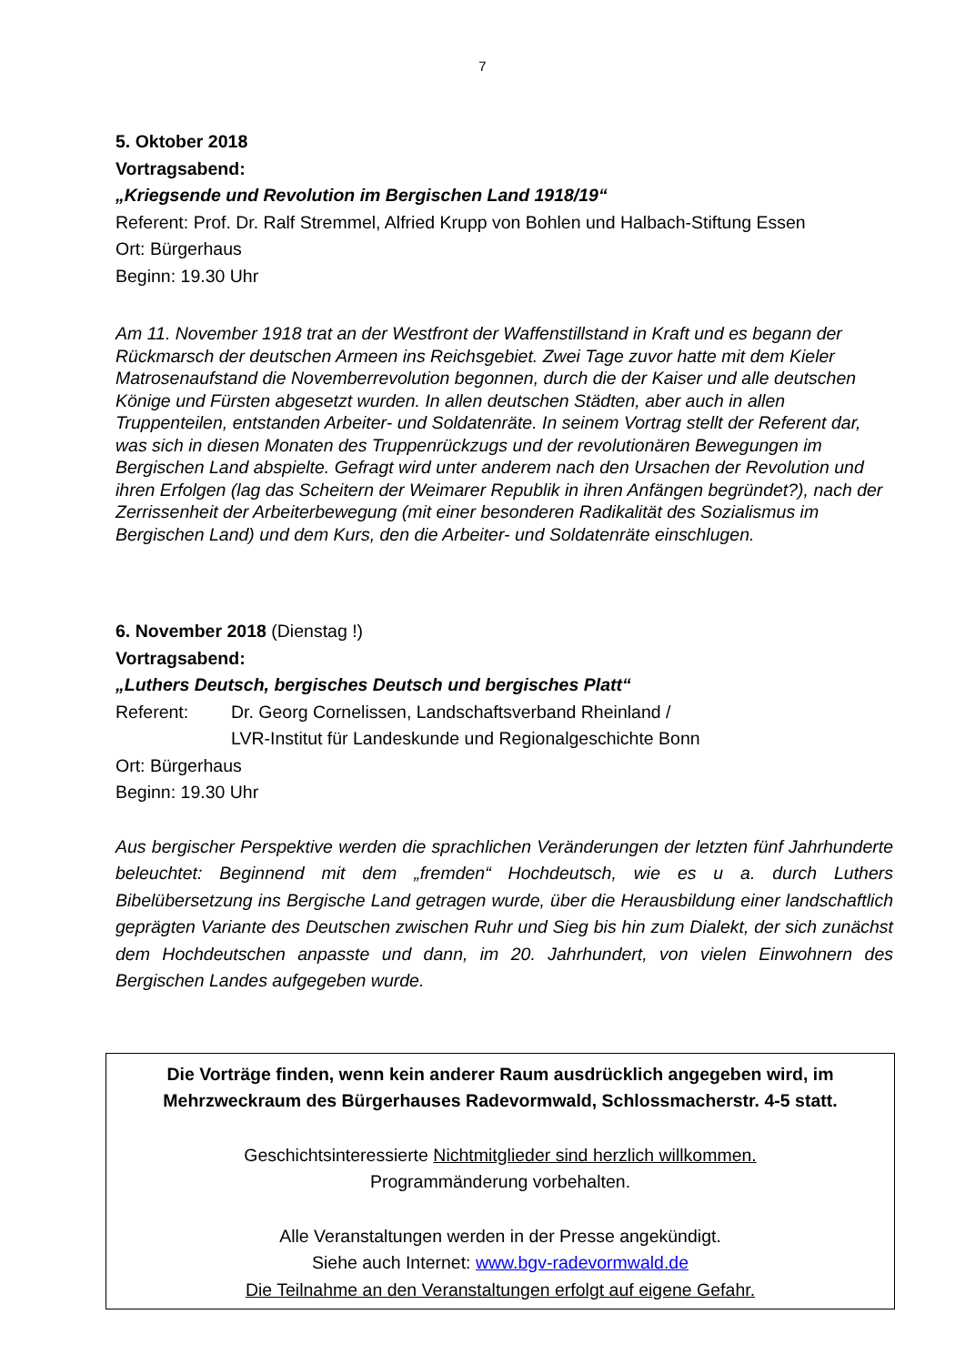7
5. Oktober 2018
Vortragsabend:
„Kriegsende und Revolution im Bergischen Land 1918/19“
Referent: Prof. Dr. Ralf Stremmel, Alfried Krupp von Bohlen und Halbach-Stiftung Essen
Ort: Bürgerhaus
Beginn: 19.30 Uhr
Am 11. November 1918 trat an der Westfront der Waffenstillstand in Kraft und es begann der Rückmarsch der deutschen Armeen ins Reichsgebiet. Zwei Tage zuvor hatte mit dem Kieler Matrosenaufstand die Novemberrevolution begonnen, durch die der Kaiser und alle deutschen Könige und Fürsten abgesetzt wurden. In allen deutschen Städten, aber auch in allen Truppenteilen, entstanden Arbeiter- und Soldatenräte. In seinem Vortrag stellt der Referent dar, was sich in diesen Monaten des Truppenrückzugs und der revolutionären Bewegungen im Bergischen Land abspielte. Gefragt wird unter anderem nach den Ursachen der Revolution und ihren Erfolgen (lag das Scheitern der Weimarer Republik in ihren Anfängen begründet?), nach der Zerrissenheit der Arbeiterbewegung (mit einer besonderen Radikalität des Sozialismus im Bergischen Land) und dem Kurs, den die Arbeiter- und Soldatenräte einschlugen.
6. November 2018 (Dienstag !)
Vortragsabend:
„Luthers Deutsch, bergisches Deutsch und bergisches Platt“
Referent: Dr. Georg Cornelissen, Landschaftsverband Rheinland /
LVR-Institut für Landeskunde und Regionalgeschichte Bonn
Ort: Bürgerhaus
Beginn: 19.30 Uhr
Aus bergischer Perspektive werden die sprachlichen Veränderungen der letzten fünf Jahrhunderte beleuchtet: Beginnend mit dem „fremden“ Hochdeutsch, wie es u a. durch Luthers Bibelübersetzung ins Bergische Land getragen wurde, über die Herausbildung einer landschaftlich geprägten Variante des Deutschen zwischen Ruhr und Sieg bis hin zum Dialekt, der sich zunächst dem Hochdeutschen anpasste und dann, im 20. Jahrhundert, von vielen Einwohnern des Bergischen Landes aufgegeben wurde.
Die Vorträge finden, wenn kein anderer Raum ausdrücklich angegeben wird, im Mehrzweckraum des Bürgerhauses Radevormwald, Schlossmacherstr. 4-5 statt.
Geschichtsinteressierte Nichtmitglieder sind herzlich willkommen.
Programmänderung vorbehalten.
Alle Veranstaltungen werden in der Presse angekündigt.
Siehe auch Internet: www.bgv-radevormwald.de
Die Teilnahme an den Veranstaltungen erfolgt auf eigene Gefahr.